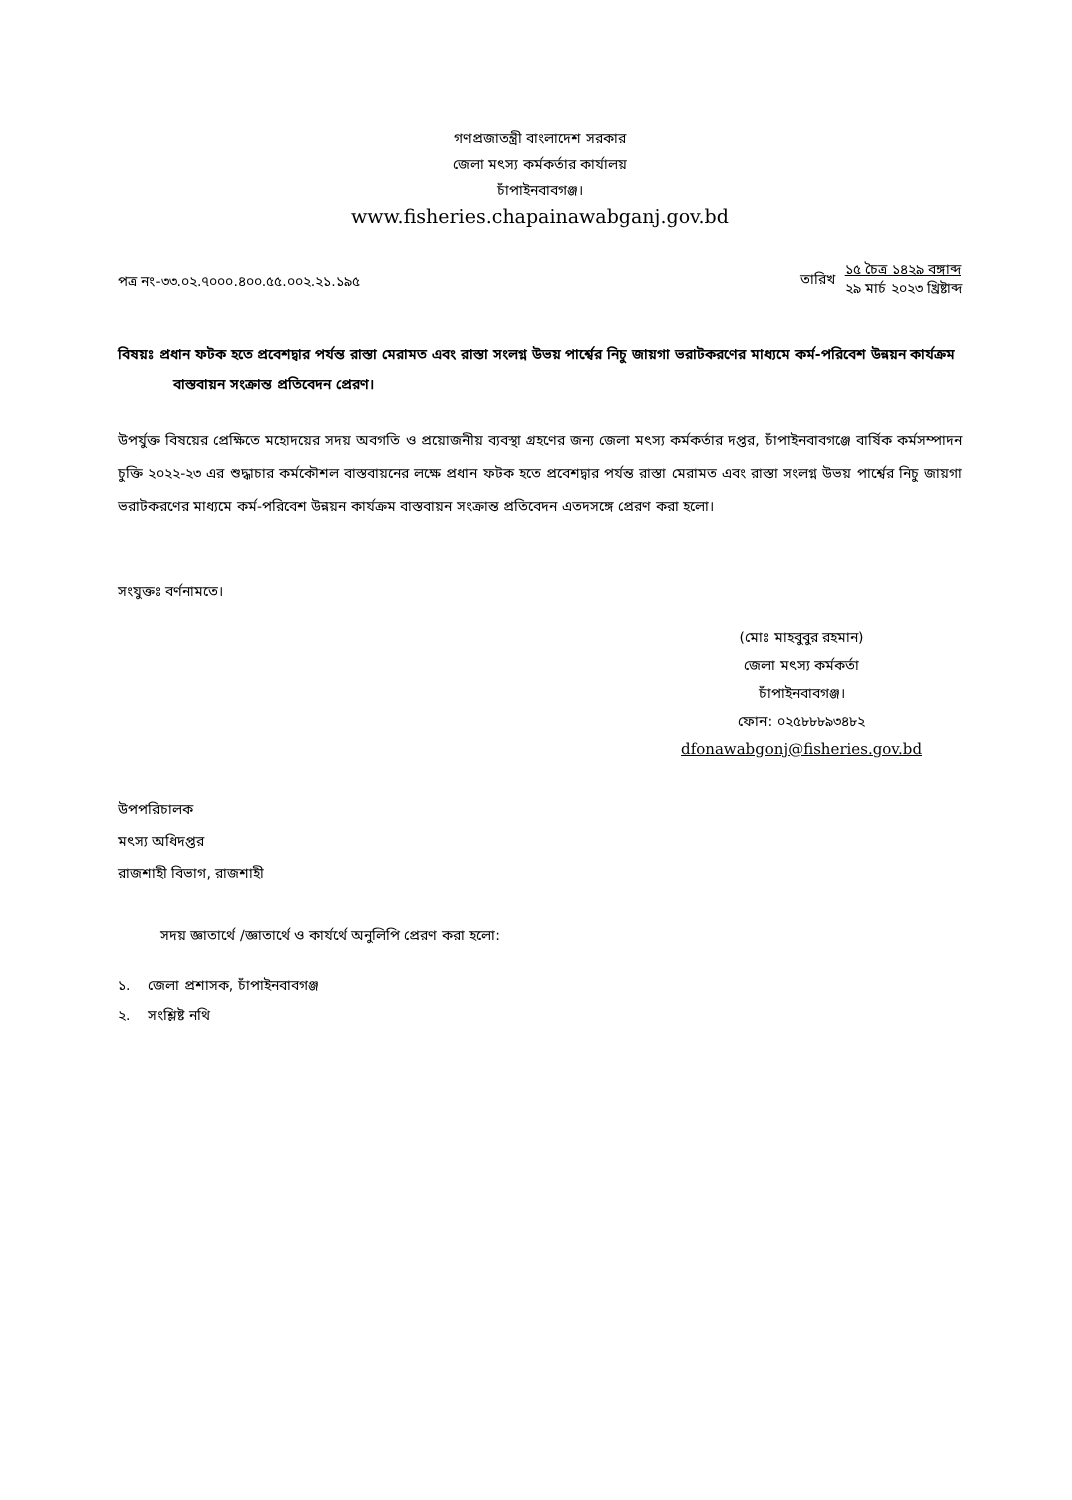গণপ্রজাতন্ত্রী বাংলাদেশ সরকার
জেলা মৎস্য কর্মকর্তার কার্যালয়
চাঁপাইনবাবগঞ্জ।
www.fisheries.chapainawabganj.gov.bd
পত্র নং-৩৩.০২.৭০০০.৪০০.৫৫.০০২.২১.১৯৫
তারিখ ১৫ চৈত্র ১৪২৯ বঙ্গাব্দ
২৯ মার্চ ২০২৩ খ্রিষ্টাব্দ
বিষয়ঃ প্রধান ফটক হতে প্রবেশদ্বার পর্যন্ত রাস্তা মেরামত এবং রাস্তা সংলগ্ন উভয় পার্শ্বের নিচু জায়গা ভরাটকরণের মাধ্যমে কর্ম-পরিবেশ উন্নয়ন কার্যক্রম বাস্তবায়ন সংক্রান্ত প্রতিবেদন প্রেরণ।
উপর্যুক্ত বিষয়ের প্রেক্ষিতে মহোদয়ের সদয় অবগতি ও প্রয়োজনীয় ব্যবস্থা গ্রহণের জন্য জেলা মৎস্য কর্মকর্তার দপ্তর, চাঁপাইনবাবগঞ্জে বার্ষিক কর্মসম্পাদন চুক্তি ২০২২-২৩ এর শুদ্ধাচার কর্মকৌশল বাস্তবায়নের লক্ষে প্রধান ফটক হতে প্রবেশদ্বার পর্যন্ত রাস্তা মেরামত এবং রাস্তা সংলগ্ন উভয় পার্শ্বের নিচু জায়গা ভরাটকরণের মাধ্যমে কর্ম-পরিবেশ উন্নয়ন কার্যক্রম বাস্তবায়ন সংক্রান্ত প্রতিবেদন এতদসঙ্গে প্রেরণ করা হলো।
সংযুক্তঃ বর্ণনামতে।
(মোঃ মাহবুবুর রহমান)
জেলা মৎস্য কর্মকর্তা
চাঁপাইনবাবগঞ্জ।
ফোন: ০২৫৮৮৮৯৩৪৮২
dfonawabgonj@fisheries.gov.bd
উপপরিচালক
মৎস্য অধিদপ্তর
রাজশাহী বিভাগ, রাজশাহী
সদয় জ্ঞাতার্থে /জ্ঞাতার্থে ও কার্যর্থে অনুলিপি প্রেরণ করা হলো:
১. জেলা প্রশাসক, চাঁপাইনবাবগঞ্জ
২. সংশ্লিষ্ট নথি